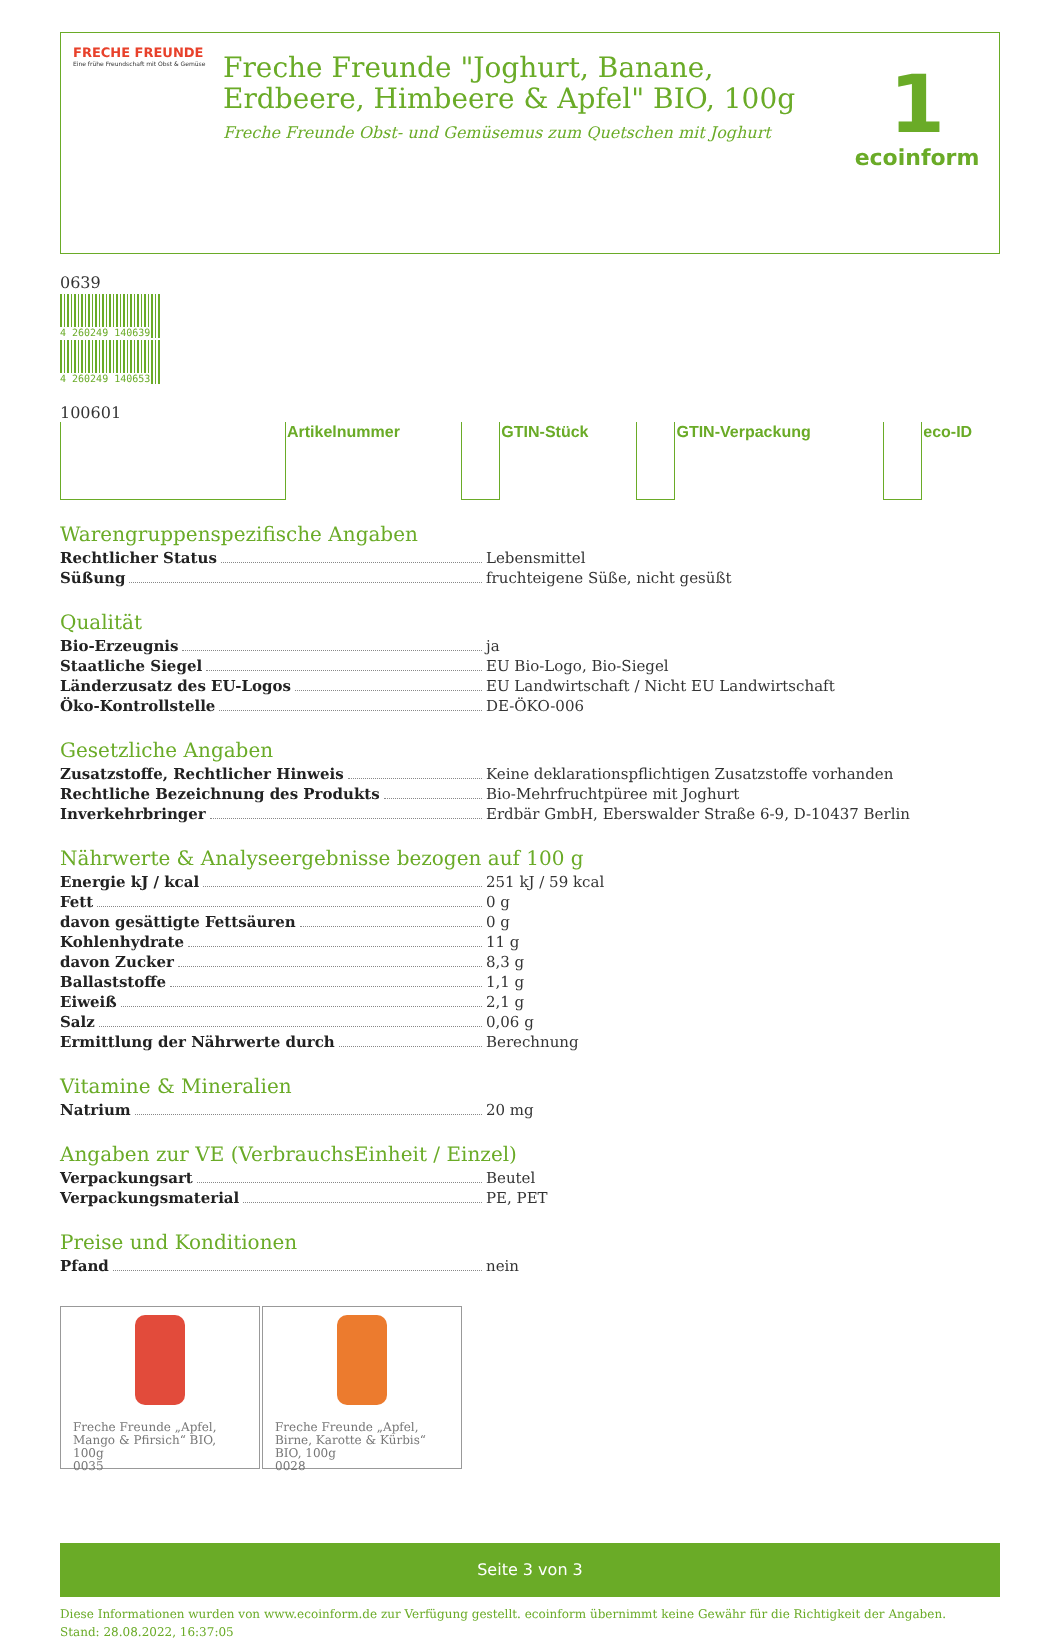FRECHE FREUNDE
Eine frühe Freundschaft mit Obst & Gemüse
Freche Freunde "Joghurt, Banane, Erdbeere, Himbeere & Apfel" BIO, 100g
Freche Freunde Obst- und Gemüsemus zum Quetschen mit Joghurt
1
ecoinform
| | Artikelnummer | | GTIN-Stück | | GTIN-Verpackung | | eco-ID |
Warengruppenspezifische Angaben
Rechtlicher Status Lebensmittel
Süßung fruchteigene Süße, nicht gesüßt
Qualität
Bio-Erzeugnis ja
Staatliche Siegel EU Bio-Logo, Bio-Siegel
Länderzusatz des EU-Logos EU Landwirtschaft / Nicht EU Landwirtschaft
Öko-Kontrollstelle DE-ÖKO-006
Gesetzliche Angaben
Zusatzstoffe, Rechtlicher Hinweis Keine deklarationspflichtigen Zusatzstoffe vorhanden
Rechtliche Bezeichnung des Produkts Bio-Mehrfruchtpüree mit Joghurt
Inverkehrbringer Erdbär GmbH, Eberswalder Straße 6-9, D-10437 Berlin
Nährwerte & Analyseergebnisse bezogen auf 100 g
Energie kJ / kcal 251 kJ / 59 kcal
Fett 0 g
davon gesättigte Fettsäuren 0 g
Kohlenhydrate 11 g
davon Zucker 8,3 g
Ballaststoffe 1,1 g
Eiweiß 2,1 g
Salz 0,06 g
Ermittlung der Nährwerte durch Berechnung
Vitamine & Mineralien
Natrium 20 mg
Angaben zur VE (VerbrauchsEinheit / Einzel)
Verpackungsart Beutel
Verpackungsmaterial PE, PET
Preise und Konditionen
Pfand nein
Freche Freunde „Apfel, Mango & Pfirsich“ BIO, 100g
0035
Freche Freunde „Apfel, Birne, Karotte & Kürbis“ BIO, 100g
0028
Seite 3 von 3
Diese Informationen wurden von www.ecoinform.de zur Verfügung gestellt. ecoinform übernimmt keine Gewähr für die Richtigkeit der Angaben.
Stand: 28.08.2022, 16:37:05